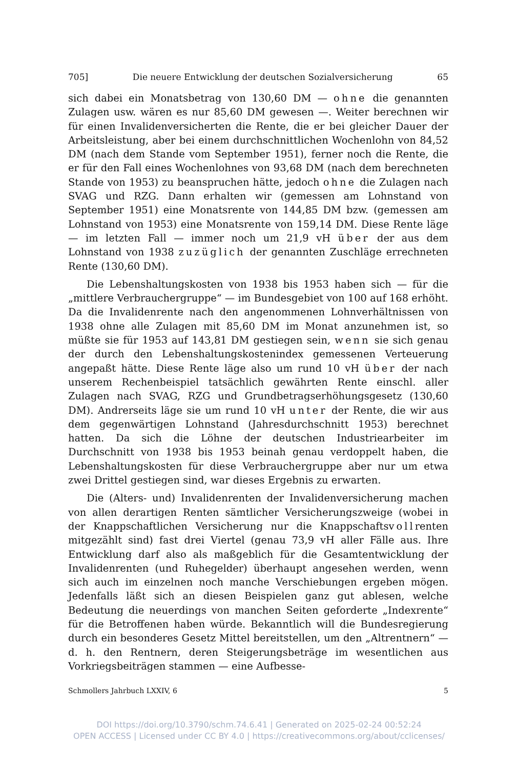705] Die neuere Entwicklung der deutschen Sozialversicherung 65
sich dabei ein Monatsbetrag von 130,60 DM — ohne die genannten Zulagen usw. wären es nur 85,60 DM gewesen —. Weiter berechnen wir für einen Invalidenversicherten die Rente, die er bei gleicher Dauer der Arbeitsleistung, aber bei einem durchschnittlichen Wochenlohn von 84,52 DM (nach dem Stande vom September 1951), ferner noch die Rente, die er für den Fall eines Wochenlohnes von 93,68 DM (nach dem berechneten Stande von 1953) zu beanspruchen hätte, jedoch ohne die Zulagen nach SVAG und RZG. Dann erhalten wir (gemessen am Lohnstand von September 1951) eine Monatsrente von 144,85 DM bzw. (gemessen am Lohnstand von 1953) eine Monatsrente von 159,14 DM. Diese Rente läge — im letzten Fall — immer noch um 21,9 vH über der aus dem Lohnstand von 1938 zuzüglich der genannten Zuschläge errechneten Rente (130,60 DM).
Die Lebenshaltungskosten von 1938 bis 1953 haben sich — für die „mittlere Verbrauchergruppe“ — im Bundesgebiet von 100 auf 168 erhöht. Da die Invalidenrente nach den angenommenen Lohnverhältnissen von 1938 ohne alle Zulagen mit 85,60 DM im Monat anzunehmen ist, so müßte sie für 1953 auf 143,81 DM gestiegen sein, wenn sie sich genau der durch den Lebenshaltungskostenindex gemessenen Verteuerung angepaßt hätte. Diese Rente läge also um rund 10 vH über der nach unserem Rechenbeispiel tatsächlich gewährten Rente einschl. aller Zulagen nach SVAG, RZG und Grundbetragserhöhungsgesetz (130,60 DM). Andrerseits läge sie um rund 10 vH unter der Rente, die wir aus dem gegenwärtigen Lohnstand (Jahresdurchschnitt 1953) berechnet hatten. Da sich die Löhne der deutschen Industriearbeiter im Durchschnitt von 1938 bis 1953 beinah genau verdoppelt haben, die Lebenshaltungskosten für diese Verbrauchergruppe aber nur um etwa zwei Drittel gestiegen sind, war dieses Ergebnis zu erwarten.
Die (Alters- und) Invalidenrenten der Invalidenversicherung machen von allen derartigen Renten sämtlicher Versicherungszweige (wobei in der Knappschaftlichen Versicherung nur die Knappschaftsvollrenten mitgezählt sind) fast drei Viertel (genau 73,9 vH aller Fälle aus. Ihre Entwicklung darf also als maßgeblich für die Gesamtentwicklung der Invalidenrenten (und Ruhegelder) überhaupt angesehen werden, wenn sich auch im einzelnen noch manche Verschiebungen ergeben mögen. Jedenfalls läßt sich an diesen Beispielen ganz gut ablesen, welche Bedeutung die neuerdings von manchen Seiten geforderte „Indexrente“ für die Betroffenen haben würde. Bekanntlich will die Bundesregierung durch ein besonderes Gesetz Mittel bereitstellen, um den „Altrentnern“ — d. h. den Rentnern, deren Steigerungsbeträge im wesentlichen aus Vorkriegsbeiträgen stammen — eine Aufbesse-
Schmollers Jahrbuch LXXIV, 6 5
DOI https://doi.org/10.3790/schm.74.6.41 | Generated on 2025-02-24 00:52:24
OPEN ACCESS | Licensed under CC BY 4.0 | https://creativecommons.org/about/cclicenses/